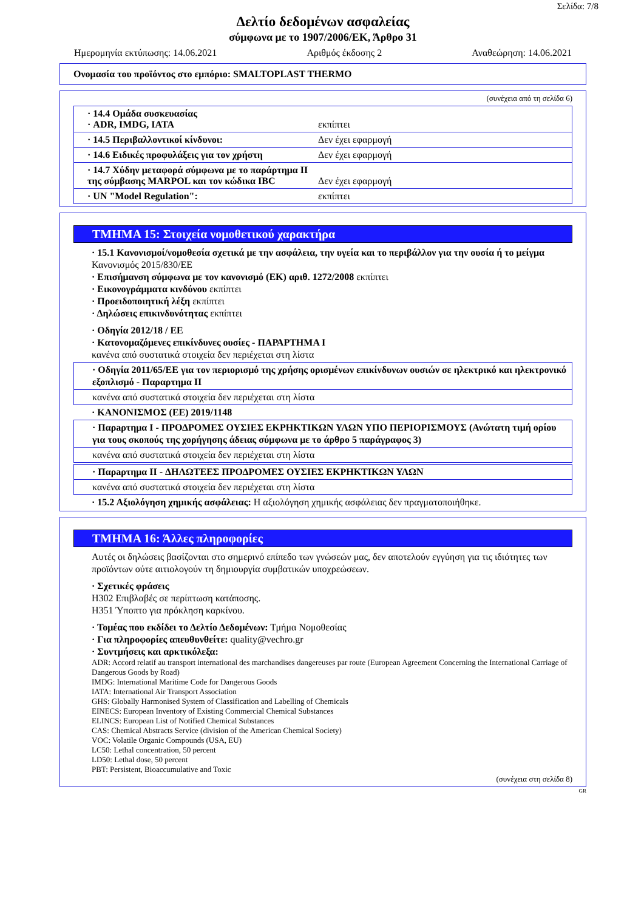Σελίδα: 7/8
Δελτίο δεδομένων ασφαλείας
σύμφωνα με το 1907/2006/ΕΚ, Άρθρο 31
Ημερομηνία εκτύπωσης: 14.06.2021 Αριθμός έκδοσης 2 Αναθεώρηση: 14.06.2021
Ονομασία του προϊόντος στο εμπόριο: SMALTOPLAST THERMO
(συνέχεια από τη σελίδα 6)
· 14.4 Ομάδα συσκευασίας
· ADR, IMDG, IATA
εκπίπτει
· 14.5 Περιβαλλοντικοί κίνδυνοι: Δεν έχει εφαρμογή
· 14.6 Ειδικές προφυλάξεις για τον χρήστη
Δεν έχει εφαρμογή
· 14.7 Χύδην μεταφορά σύμφωνα με το παράρτημα II της σύμβασης MARPOL και τον κώδικα IBC
Δεν έχει εφαρμογή
· UN "Model Regulation": εκπίπτει
ΤΜΗΜΑ 15: Στοιχεία νομοθετικού χαρακτήρα
· 15.1 Κανονισμοί/νομοθεσία σχετικά με την ασφάλεια, την υγεία και το περιβάλλον για την ουσία ή το μείγμα
Κανονισμός 2015/830/ΕΕ
· Επισήμανση σύμφωνα με τον κανονισμό (ΕΚ) αριθ. 1272/2008 εκπίπτει
· Εικονογράμματα κινδύνου εκπίπτει
· Προειδοποιητική λέξη εκπίπτει
· Δηλώσεις επικινδυνότητας εκπίπτει
· Οδηγία 2012/18 / ΕΕ
· Κατονομαζόμενες επικίνδυνες ουσίες - ΠΑΡΑΡΤΗΜΑ I
κανένα από συστατικά στοιχεία δεν περιέχεται στη λίστα
· Οδηγία 2011/65/ΕΕ για τον περιορισμό της χρήσης ορισμένων επικίνδυνων ουσιών σε ηλεκτρικό και ηλεκτρονικό εξοπλισμό - Παραρτημα II
κανένα από συστατικά στοιχεία δεν περιέχεται στη λίστα
· ΚΑΝΟΝΙΣΜΟΣ (ΕΕ) 2019/1148
· Παρaρτημα I - ΠΡΟΔΡΟΜΕΣ ΟΥΣΙΕΣ ΕΚΡΗΚΤΙΚΩΝ ΥΛΩΝ ΥΠΟ ΠΕΡΙΟΡΙΣΜΟΥΣ (Ανώτατη τιμή ορίου για τους σκοπούς της χορήγησης άδειας σύμφωνα με το άρθρο 5 παράγραφος 3)
κανένα από συστατικά στοιχεία δεν περιέχεται στη λίστα
· Παρaρτημα II - ΔΗΛΩΤΕΕΣ ΠΡΟΔΡΟΜΕΣ ΟΥΣΙΕΣ ΕΚΡΗΚΤΙΚΩΝ ΥΛΩΝ
κανένα από συστατικά στοιχεία δεν περιέχεται στη λίστα
· 15.2 Αξιολόγηση χημικής ασφάλειας: Η αξιολόγηση χημικής ασφάλειας δεν πραγματοποιήθηκε.
ΤΜΗΜΑ 16: Άλλες πληροφορίες
Αυτές οι δηλώσεις βασίζονται στο σημερινό επίπεδο των γνώσεών μας, δεν αποτελούν εγγύηση για τις ιδιότητες των προϊόντων ούτε αιτιολογούν τη δημιουργία συμβατικών υποχρεώσεων.
· Σχετικές φράσεις
H302 Επιβλαβές σε περίπτωση κατάποσης.
H351 Ύποπτο για πρόκληση καρκίνου.
· Τομέας που εκδίδει το Δελτίο Δεδομένων: Τμήμα Νομοθεσίας
· Για πληροφορίες απευθυνθείτε: quality@vechro.gr
· Συντμήσεις και αρκτικόλεξα:
ADR: Accord relatif au transport international des marchandises dangereuses par route (European Agreement Concerning the International Carriage of Dangerous Goods by Road)
IMDG: International Maritime Code for Dangerous Goods
IATA: International Air Transport Association
GHS: Globally Harmonised System of Classification and Labelling of Chemicals
EINECS: European Inventory of Existing Commercial Chemical Substances
ELINCS: European List of Notified Chemical Substances
CAS: Chemical Abstracts Service (division of the American Chemical Society)
VOC: Volatile Organic Compounds (USA, EU)
LC50: Lethal concentration, 50 percent
LD50: Lethal dose, 50 percent
PBT: Persistent, Bioaccumulative and Toxic
(συνέχεια στη σελίδα 8)
GR